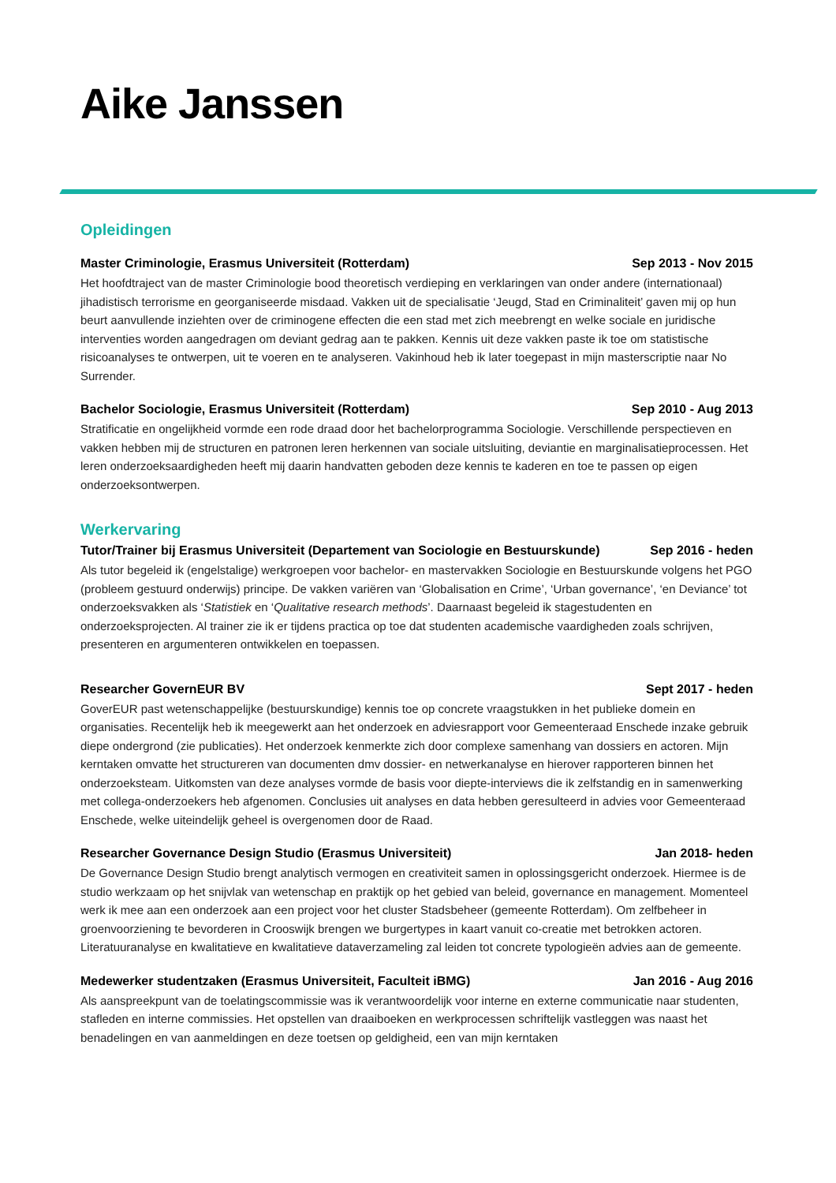Aike Janssen
Opleidingen
Master Criminologie, Erasmus Universiteit (Rotterdam) Sep 2013 - Nov 2015
Het hoofdtraject van de master Criminologie bood theoretisch verdieping en verklaringen van onder andere (internationaal) jihadistisch terrorisme en georganiseerde misdaad. Vakken uit de specialisatie ‘Jeugd, Stad en Criminaliteit’ gaven mij op hun beurt aanvullende inziehten over de criminogene effecten die een stad met zich meebrengt en welke sociale en juridische interventies worden aangedragen om deviant gedrag aan te pakken. Kennis uit deze vakken paste ik toe om statistische risicoanalyses te ontwerpen, uit te voeren en te analyseren. Vakinhoud heb ik later toegepast in mijn masterscriptie naar No Surrender.
Bachelor Sociologie, Erasmus Universiteit (Rotterdam) Sep 2010 - Aug 2013
Stratificatie en ongelijkheid vormde een rode draad door het bachelorprogramma Sociologie. Verschillende perspectieven en vakken hebben mij de structuren en patronen leren herkennen van sociale uitsluiting, deviantie en marginalisatieprocessen. Het leren onderzoeksaardigheden heeft mij daarin handvatten geboden deze kennis te kaderen en toe te passen op eigen onderzoeksontwerpen.
Werkervaring
Tutor/Trainer bij Erasmus Universiteit (Departement van Sociologie en Bestuurskunde) Sep 2016 - heden
Als tutor begeleid ik (engelstalige) werkgroepen voor bachelor- en mastervakken Sociologie en Bestuurskunde volgens het PGO (probleem gestuurd onderwijs) principe. De vakken variëren van ‘Globalisation en Crime’, ‘Urban governance’, ‘en Deviance’ tot onderzoeksvakken als ‘Statistiek en ‘Qualitative research methods’. Daarnaast begeleid ik stagestudenten en onderzoeksprojecten. Al trainer zie ik er tijdens practica op toe dat studenten academische vaardigheden zoals schrijven, presenteren en argumenteren ontwikkelen en toepassen.
Researcher GovernEUR BV Sept 2017 - heden
GoverEUR past wetenschappelijke (bestuurskundige) kennis toe op concrete vraagstukken in het publieke domein en organisaties. Recentelijk heb ik meegewerkt aan het onderzoek en adviesrapport voor Gemeenteraad Enschede inzake gebruik diepe ondergrond (zie publicaties). Het onderzoek kenmerkte zich door complexe samenhang van dossiers en actoren. Mijn kerntaken omvatte het structureren van documenten dmv dossier- en netwerkanalyse en hierover rapporteren binnen het onderzoeksteam. Uitkomsten van deze analyses vormde de basis voor diepte-interviews die ik zelfstandig en in samenwerking met collega-onderzoekers heb afgenomen. Conclusies uit analyses en data hebben geresulteerd in advies voor Gemeenteraad Enschede, welke uiteindelijk geheel is overgenomen door de Raad.
Researcher Governance Design Studio (Erasmus Universiteit) Jan 2018- heden
De Governance Design Studio brengt analytisch vermogen en creativiteit samen in oplossingsgericht onderzoek. Hiermee is de studio werkzaam op het snijvlak van wetenschap en praktijk op het gebied van beleid, governance en management. Momenteel werk ik mee aan een onderzoek aan een project voor het cluster Stadsbeheer (gemeente Rotterdam). Om zelfbeheer in groenvoorziening te bevorderen in Crooswijk brengen we burgertypes in kaart vanuit co-creatie met betrokken actoren. Literatuuranalyse en kwalitatieve en kwalitatieve dataverzameling zal leiden tot concrete typologieën advies aan de gemeente.
Medewerker studentzaken (Erasmus Universiteit, Faculteit iBMG) Jan 2016 - Aug 2016
Als aanspreekpunt van de toelatingscommissie was ik verantwoordelijk voor interne en externe communicatie naar studenten, stafleden en interne commissies. Het opstellen van draaiboeken en werkprocessen schriftelijk vastleggen was naast het benadelingen en van aanmeldingen en deze toetsen op geldigheid, een van mijn kerntaken